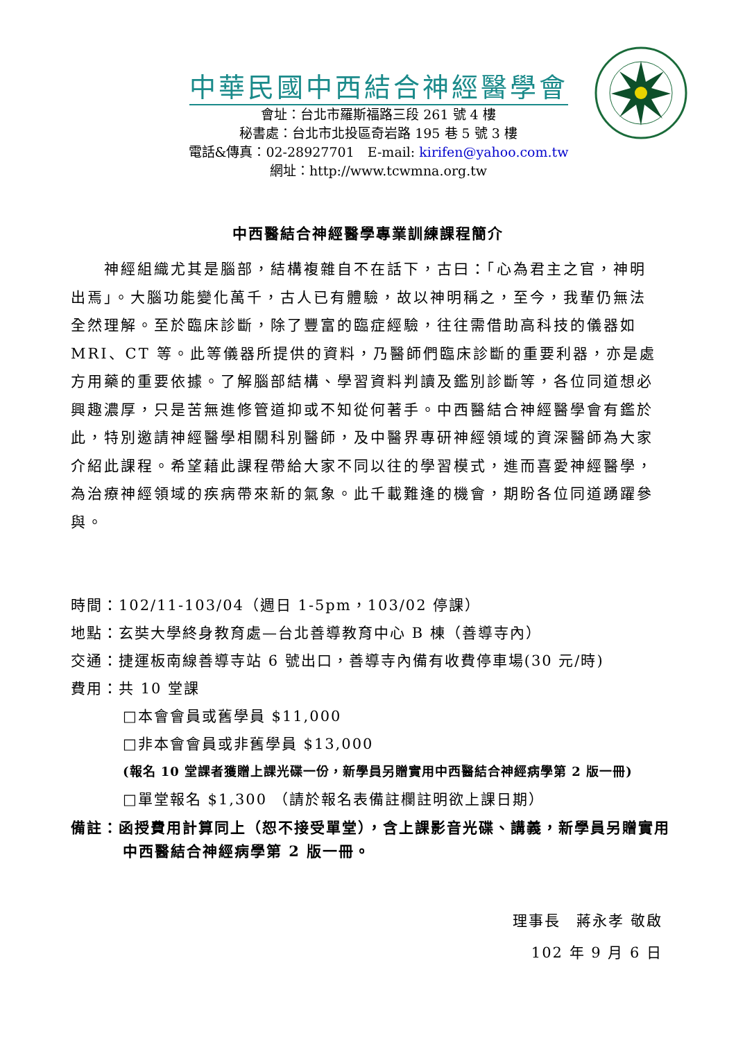中華民國中西結合神經醫學會
會址：台北市羅斯福路三段 261 號 4 樓
秘書處：台北市北投區奇岩路 195 巷 5 號 3 樓
電話&傳真：02-28927701　E-mail: kirifen@yahoo.com.tw
網址：http://www.tcwmna.org.tw
中西醫結合神經醫學專業訓練課程簡介
　　神經組織尤其是腦部，結構複雜自不在話下，古曰：「心為君主之官，神明出焉」。大腦功能變化萬千，古人已有體驗，故以神明稱之，至今，我輩仍無法全然理解。至於臨床診斷，除了豐富的臨症經驗，往往需借助高科技的儀器如MRI、CT 等。此等儀器所提供的資料，乃醫師們臨床診斷的重要利器，亦是處方用藥的重要依據。了解腦部結構、學習資料判讀及鑑別診斷等，各位同道想必興趣濃厚，只是苦無進修管道抑或不知從何著手。中西醫結合神經醫學會有鑑於此，特別邀請神經醫學相關科別醫師，及中醫界專研神經領域的資深醫師為大家介紹此課程。希望藉此課程帶給大家不同以往的學習模式，進而喜愛神經醫學，為治療神經領域的疾病帶來新的氣象。此千載難逢的機會，期盼各位同道踴躍參與。
時間：102/11-103/04（週日 1-5pm，103/02 停課）
地點：玄奘大學終身教育處—台北善導教育中心 B 棟（善導寺內）
交通：捷運板南線善導寺站 6 號出口，善導寺內備有收費停車場(30 元/時)
費用：共 10 堂課
□本會會員或舊學員 $11,000
□非本會會員或非舊學員 $13,000
(報名 10 堂課者獲贈上課光碟一份，新學員另贈實用中西醫結合神經病學第 2 版一冊)
□單堂報名 $1,300 （請於報名表備註欄註明欲上課日期）
備註：函授費用計算同上（恕不接受單堂），含上課影音光碟、講義，新學員另贈實用中西醫結合神經病學第 2 版一冊。
理事長　蔣永孝 敬啟
102 年 9 月 6 日